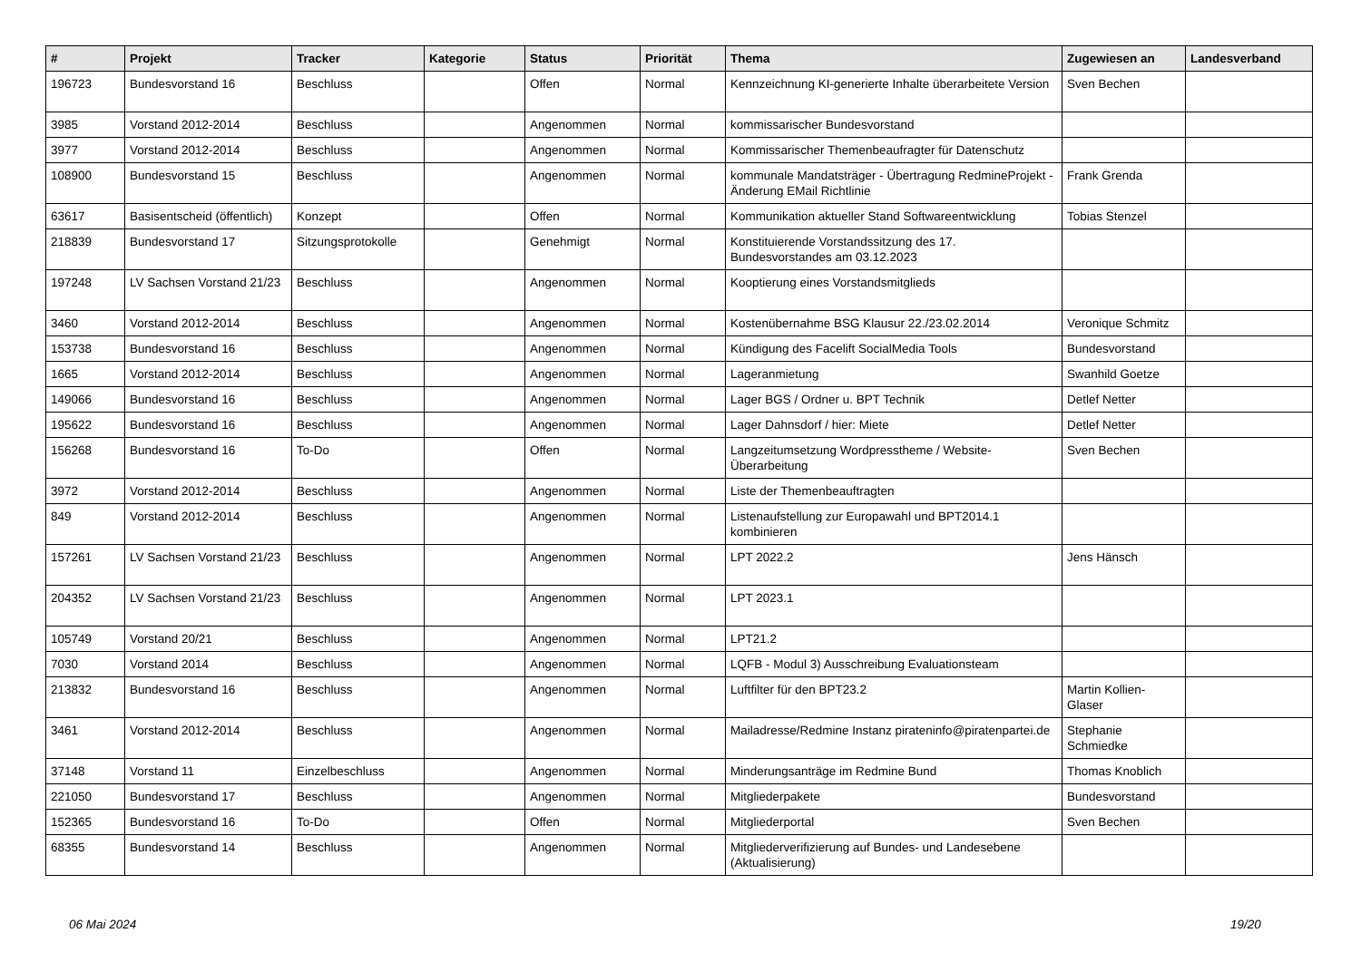| # | Projekt | Tracker | Kategorie | Status | Priorität | Thema | Zugewiesen an | Landesverband |
| --- | --- | --- | --- | --- | --- | --- | --- | --- |
| 196723 | Bundesvorstand 16 | Beschluss | | Offen | Normal | Kennzeichnung KI-generierte Inhalte überarbeitete Version | Sven Bechen | |
| 3985 | Vorstand 2012-2014 | Beschluss | | Angenommen | Normal | kommissarischer Bundesvorstand | | |
| 3977 | Vorstand 2012-2014 | Beschluss | | Angenommen | Normal | Kommissarischer Themenbeaufragter für Datenschutz | | |
| 108900 | Bundesvorstand 15 | Beschluss | | Angenommen | Normal | kommunale Mandatsträger - Übertragung RedmineProjekt - Änderung EMail Richtlinie | Frank Grenda | |
| 63617 | Basisentscheid (öffentlich) | Konzept | | Offen | Normal | Kommunikation aktueller Stand Softwareentwicklung | Tobias Stenzel | |
| 218839 | Bundesvorstand 17 | Sitzungsprotokolle | | Genehmigt | Normal | Konstituierende Vorstandssitzung des 17. Bundesvorstandes am 03.12.2023 | | |
| 197248 | LV Sachsen Vorstand 21/23 | Beschluss | | Angenommen | Normal | Kooptierung eines Vorstandsmitglieds | | |
| 3460 | Vorstand 2012-2014 | Beschluss | | Angenommen | Normal | Kostenübernahme BSG Klausur 22./23.02.2014 | Veronique Schmitz | |
| 153738 | Bundesvorstand 16 | Beschluss | | Angenommen | Normal | Kündigung des Facelift SocialMedia Tools | Bundesvorstand | |
| 1665 | Vorstand 2012-2014 | Beschluss | | Angenommen | Normal | Lageranmietung | Swanhild Goetze | |
| 149066 | Bundesvorstand 16 | Beschluss | | Angenommen | Normal | Lager BGS / Ordner u. BPT Technik | Detlef Netter | |
| 195622 | Bundesvorstand 16 | Beschluss | | Angenommen | Normal | Lager Dahnsdorf / hier: Miete | Detlef Netter | |
| 156268 | Bundesvorstand 16 | To-Do | | Offen | Normal | Langzeitumsetzung Wordpresstheme / Website-Überarbeitung | Sven Bechen | |
| 3972 | Vorstand 2012-2014 | Beschluss | | Angenommen | Normal | Liste der Themenbeauftragten | | |
| 849 | Vorstand 2012-2014 | Beschluss | | Angenommen | Normal | Listenaufstellung zur Europawahl und BPT2014.1 kombinieren | | |
| 157261 | LV Sachsen Vorstand 21/23 | Beschluss | | Angenommen | Normal | LPT 2022.2 | Jens Hänsch | |
| 204352 | LV Sachsen Vorstand 21/23 | Beschluss | | Angenommen | Normal | LPT 2023.1 | | |
| 105749 | Vorstand 20/21 | Beschluss | | Angenommen | Normal | LPT21.2 | | |
| 7030 | Vorstand 2014 | Beschluss | | Angenommen | Normal | LQFB - Modul 3) Ausschreibung Evaluationsteam | | |
| 213832 | Bundesvorstand 16 | Beschluss | | Angenommen | Normal | Luftfilter für den BPT23.2 | Martin Kollien-Glaser | |
| 3461 | Vorstand 2012-2014 | Beschluss | | Angenommen | Normal | Mailadresse/Redmine Instanz pirateninfo@piratenpartei.de | Stephanie Schmiedke | |
| 37148 | Vorstand 11 | Einzelbeschluss | | Angenommen | Normal | Minderungsanträge im Redmine Bund | Thomas Knoblich | |
| 221050 | Bundesvorstand 17 | Beschluss | | Angenommen | Normal | Mitgliederpakete | Bundesvorstand | |
| 152365 | Bundesvorstand 16 | To-Do | | Offen | Normal | Mitgliederportal | Sven Bechen | |
| 68355 | Bundesvorstand 14 | Beschluss | | Angenommen | Normal | Mitgliederverifizierung auf Bundes- und Landesebene (Aktualisierung) | | |
06 Mai 2024 19/20